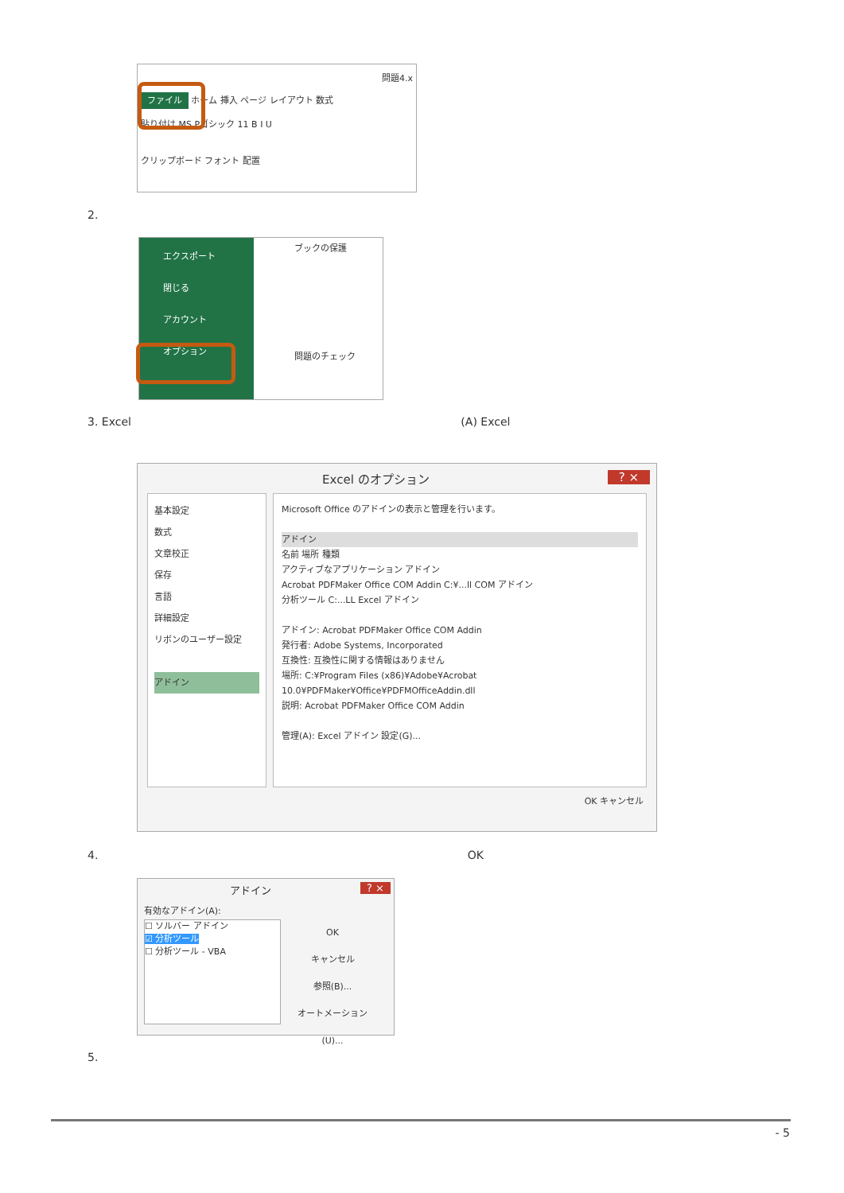問題4.x
ファイル ホーム 挿入 ページ レイアウト 数式
貼り付け MS Pゴシック 11 B I U
クリップボード フォント 配置
2.
エクスポート
閉じる
アカウント
オプション
ブックの保護
問題のチェック
3. Excel (A) Excel
Excel のオプション ? ×
基本設定
数式
文章校正
保存
言語
詳細設定
リボンのユーザー設定
アドイン
Microsoft Office のアドインの表示と管理を行います。
アドイン
名前 場所 種類
アクティブなアプリケーション アドイン
Acrobat PDFMaker Office COM Addin C:¥...ll COM アドイン
分析ツール C:...LL Excel アドイン
アドイン: Acrobat PDFMaker Office COM Addin
発行者: Adobe Systems, Incorporated
互換性: 互換性に関する情報はありません
場所: C:¥Program Files (x86)¥Adobe¥Acrobat 10.0¥PDFMaker¥Office¥PDFMOfficeAddin.dll
説明: Acrobat PDFMaker Office COM Addin
管理(A): Excel アドイン 設定(G)...
OK キャンセル
4. OK
アドイン ? ×
有効なアドイン(A):
☐ ソルバー アドイン
☑ 分析ツール
☐ 分析ツール - VBA
OK
キャンセル
参照(B)...
オートメーション(U)...
5.
- 5